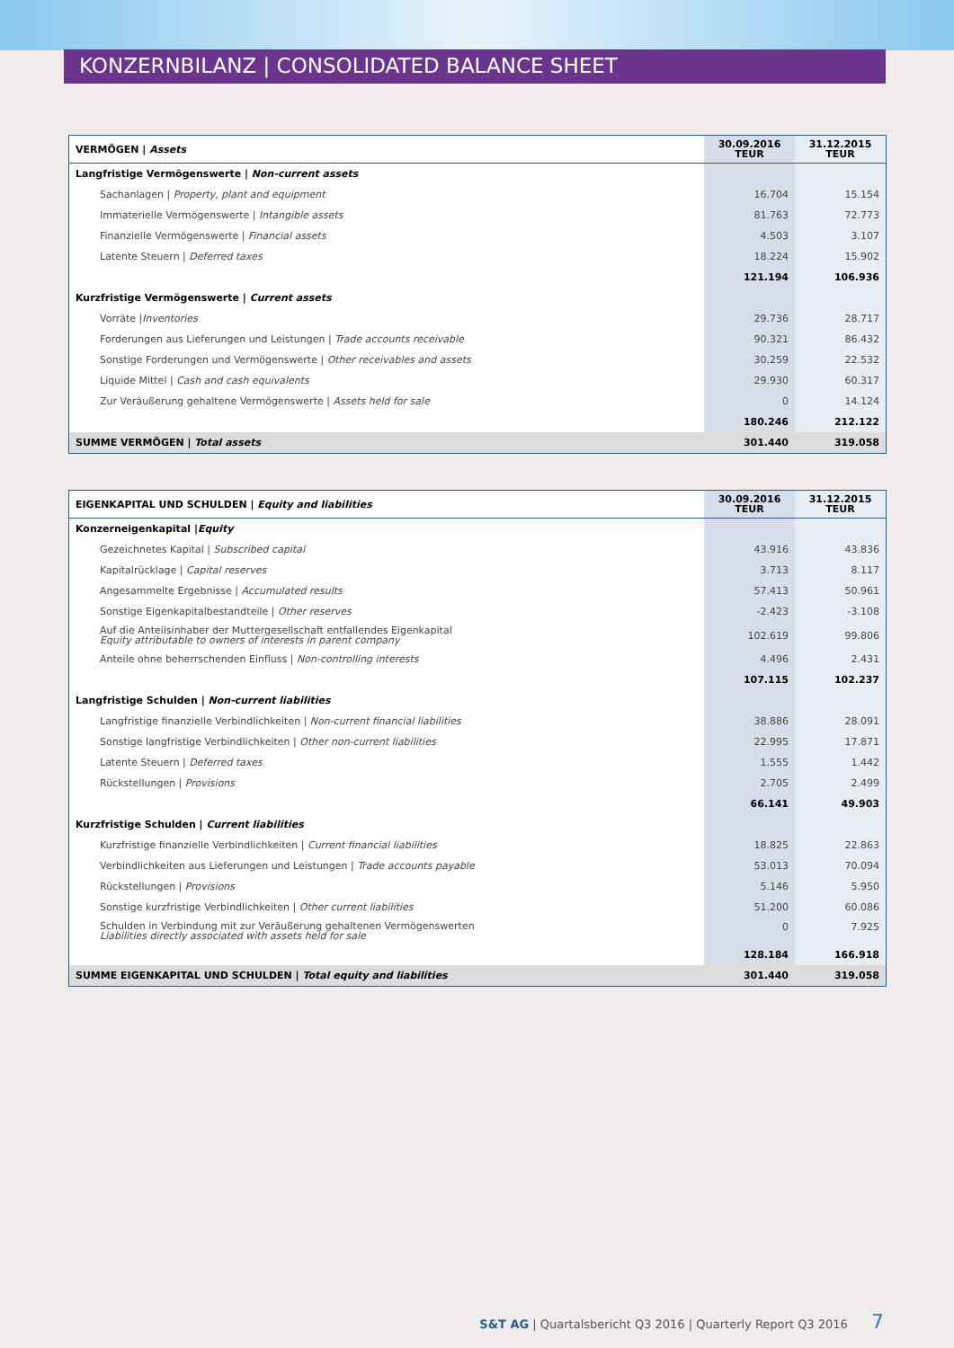KONZERNBILANZ | CONSOLIDATED BALANCE SHEET
| VERMÖGEN / Assets | 30.09.2016 TEUR | 31.12.2015 TEUR |
| --- | --- | --- |
| Langfristige Vermögenswerte / Non-current assets | | |
| Sachanlagen / Property, plant and equipment | 16.704 | 15.154 |
| Immaterielle Vermögenswerte / Intangible assets | 81.763 | 72.773 |
| Finanzielle Vermögenswerte / Financial assets | 4.503 | 3.107 |
| Latente Steuern / Deferred taxes | 18.224 | 15.902 |
| | 121.194 | 106.936 |
| Kurzfristige Vermögenswerte / Current assets | | |
| Vorräte / Inventories | 29.736 | 28.717 |
| Forderungen aus Lieferungen und Leistungen / Trade accounts receivable | 90.321 | 86.432 |
| Sonstige Forderungen und Vermögenswerte / Other receivables and assets | 30.259 | 22.532 |
| Liquide Mittel / Cash and cash equivalents | 29.930 | 60.317 |
| Zur Veräußerung gehaltene Vermögenswerte / Assets held for sale | 0 | 14.124 |
| | 180.246 | 212.122 |
| SUMME VERMÖGEN / Total assets | 301.440 | 319.058 |
| EIGENKAPITAL UND SCHULDEN / Equity and liabilities | 30.09.2016 TEUR | 31.12.2015 TEUR |
| --- | --- | --- |
| Konzerneigenkapital / Equity | | |
| Gezeichnetes Kapital / Subscribed capital | 43.916 | 43.836 |
| Kapitalrücklage / Capital reserves | 3.713 | 8.117 |
| Angesammelte Ergebnisse / Accumulated results | 57.413 | 50.961 |
| Sonstige Eigenkapitalbestandteile / Other reserves | -2.423 | -3.108 |
| Auf die Anteilsinhaber der Muttergesellschaft entfallendes Eigenkapital Equity attributable to owners of interests in parent company | 102.619 | 99.806 |
| Anteile ohne beherrschenden Einfluss / Non-controlling interests | 4.496 | 2.431 |
| | 107.115 | 102.237 |
| Langfristige Schulden / Non-current liabilities | | |
| Langfristige finanzielle Verbindlichkeiten / Non-current financial liabilities | 38.886 | 28.091 |
| Sonstige langfristige Verbindlichkeiten / Other non-current liabilities | 22.995 | 17.871 |
| Latente Steuern / Deferred taxes | 1.555 | 1.442 |
| Rückstellungen / Provisions | 2.705 | 2.499 |
| | 66.141 | 49.903 |
| Kurzfristige Schulden / Current liabilities | | |
| Kurzfristige finanzielle Verbindlichkeiten / Current financial liabilities | 18.825 | 22.863 |
| Verbindlichkeiten aus Lieferungen und Leistungen / Trade accounts payable | 53.013 | 70.094 |
| Rückstellungen / Provisions | 5.146 | 5.950 |
| Sonstige kurzfristige Verbindlichkeiten / Other current liabilities | 51.200 | 60.086 |
| Schulden in Verbindung mit zur Veräußerung gehaltenen Vermögenswerten Liabilities directly associated with assets held for sale | 0 | 7.925 |
| | 128.184 | 166.918 |
| SUMME EIGENKAPITAL UND SCHULDEN / Total equity and liabilities | 301.440 | 319.058 |
S&T AG | Quartalsbericht Q3 2016 | Quarterly Report Q3 2016 7